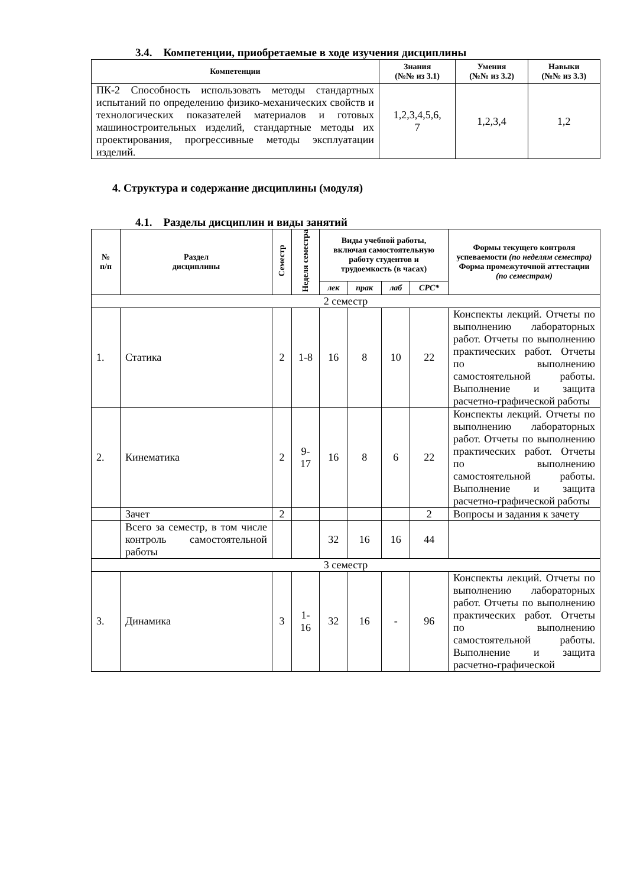3.4. Компетенции, приобретаемые в ходе изучения дисциплины
| Компетенции | Знания (№№ из 3.1) | Умения (№№ из 3.2) | Навыки (№№ из 3.3) |
| --- | --- | --- | --- |
| ПК-2 Способность использовать методы стандартных испытаний по определению физико-механических свойств и технологических показателей материалов и готовых машиностроительных изделий, стандартные методы их проектирования, прогрессивные методы эксплуатации изделий. | 1,2,3,4,5,6, 7 | 1,2,3,4 | 1,2 |
4. Структура и содержание дисциплины (модуля)
4.1. Разделы дисциплин и виды занятий
| № п/п | Раздел дисциплины | Семестр | Неделя семестра | Виды учебной работы, включая самостоятельную работу студентов и трудоемкость (в часах) | | | | Формы текущего контроля успеваемости (по неделям семестра) Форма промежуточной аттестации (по семестрам) |
| --- | --- | --- | --- | --- | --- | --- | --- | --- |
| | | | | лек | прак | лаб | СРС* | |
| 2 семестр | | | | | | | | |
| 1. | Статика | 2 | 1-8 | 16 | 8 | 10 | 22 | Конспекты лекций. Отчеты по выполнению лабораторных работ. Отчеты по выполнению практических работ. Отчеты по выполнению самостоятельной работы. Выполнение и защита расчетно-графической работы |
| 2. | Кинематика | 2 | 9- 17 | 16 | 8 | 6 | 22 | Конспекты лекций. Отчеты по выполнению лабораторных работ. Отчеты по выполнению практических работ. Отчеты по выполнению самостоятельной работы. Выполнение и защита расчетно-графической работы |
| | Зачет | 2 | | | | | 2 | Вопросы и задания к зачету |
| | Всего за семестр, в том числе контроль самостоятельной работы | | | 32 | 16 | 16 | 44 | |
| 3 семестр | | | | | | | | |
| 3. | Динамика | 3 | 1- 16 | 32 | 16 | - | 96 | Конспекты лекций. Отчеты по выполнению лабораторных работ. Отчеты по выполнению практических работ. Отчеты по выполнению самостоятельной работы. Выполнение и защита расчетно-графической |